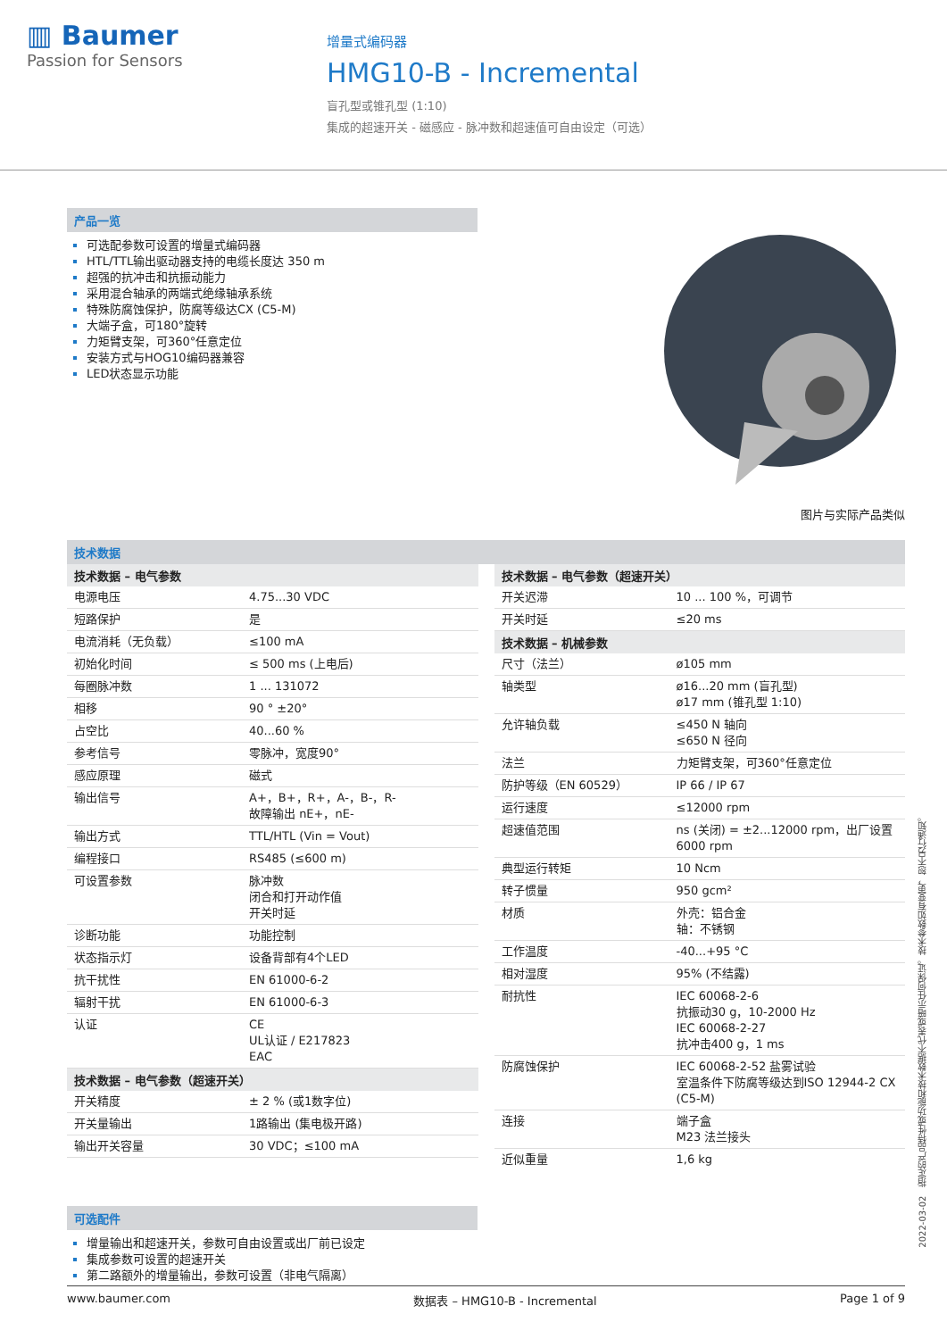▥ Baumer
Passion for Sensors
增量式编码器
HMG10-B - Incremental
盲孔型或锥孔型 (1:10)
集成的超速开关 - 磁感应 - 脉冲数和超速值可自由设定（可选）
产品一览
可选配参数可设置的增量式编码器
HTL/TTL输出驱动器支持的电缆长度达 350 m
超强的抗冲击和抗振动能力
采用混合轴承的两端式绝缘轴承系统
特殊防腐蚀保护，防腐等级达CX (C5-M)
大端子盒，可180°旋转
力矩臂支架，可360°任意定位
安装方式与HOG10编码器兼容
LED状态显示功能
图片与实际产品类似
技术数据
| 技术数据 – 电气参数 | |
| --- | --- |
| 电源电压 | 4.75...30 VDC |
| 短路保护 | 是 |
| 电流消耗（无负载） | ≤100 mA |
| 初始化时间 | ≤ 500 ms (上电后) |
| 每圈脉冲数 | 1 ... 131072 |
| 相移 | 90 ° ±20° |
| 占空比 | 40...60 % |
| 参考信号 | 零脉冲，宽度90° |
| 感应原理 | 磁式 |
| 输出信号 | A+，B+，R+，A-，B-，R- 故障输出 nE+，nE- |
| 输出方式 | TTL/HTL (Vin = Vout) |
| 编程接口 | RS485 (≤600 m) |
| 可设置参数 | 脉冲数 闭合和打开动作值 开关时延 |
| 诊断功能 | 功能控制 |
| 状态指示灯 | 设备背部有4个LED |
| 抗干扰性 | EN 61000-6-2 |
| 辐射干扰 | EN 61000-6-3 |
| 认证 | CE UL认证 / E217823 EAC |
| 技术数据 – 电气参数（超速开关） | |
| 开关精度 | ± 2 % (或1数字位) |
| 开关量输出 | 1路输出 (集电极开路) |
| 输出开关容量 | 30 VDC；≤100 mA |
| 技术数据 – 电气参数（超速开关） | |
| --- | --- |
| 开关迟滞 | 10 ... 100 %，可调节 |
| 开关时延 | ≤20 ms |
| 技术数据 – 机械参数 | |
| 尺寸（法兰） | ø105 mm |
| 轴类型 | ø16...20 mm (盲孔型) ø17 mm (锥孔型 1:10) |
| 允许轴负载 | ≤450 N 轴向 ≤650 N 径向 |
| 法兰 | 力矩臂支架，可360°任意定位 |
| 防护等级（EN 60529） | IP 66 / IP 67 |
| 运行速度 | ≤12000 rpm |
| 超速值范围 | ns (关闭) = ±2...12000 rpm，出厂设置 6000 rpm |
| 典型运行转矩 | 10 Ncm |
| 转子惯量 | 950 gcm² |
| 材质 | 外壳：铝合金 轴：不锈钢 |
| 工作温度 | -40...+95 °C |
| 相对湿度 | 95% (不结露) |
| 耐抗性 | IEC 60068-2-6 抗振动30 g，10-2000 Hz IEC 60068-2-27 抗冲击400 g，1 ms |
| 防腐蚀保护 | IEC 60068-2-52 盐雾试验 室温条件下防腐等级达到ISO 12944-2 CX (C5-M) |
| 连接 | 端子盒 M23 法兰接头 |
| 近似重量 | 1,6 kg |
可选配件
增量输出和超速开关，参数可自由设置或出厂前已设定
集成参数可设置的超速开关
第二路额外的增量输出，参数可设置（非电气隔离）
2022-03-02 指定的产品特性或功能和技术数据不代表或暗示任何保证。技术参数如有变更，恕不另行通知。
www.baumer.com 数据表 – HMG10-B - Incremental Page 1 of 9